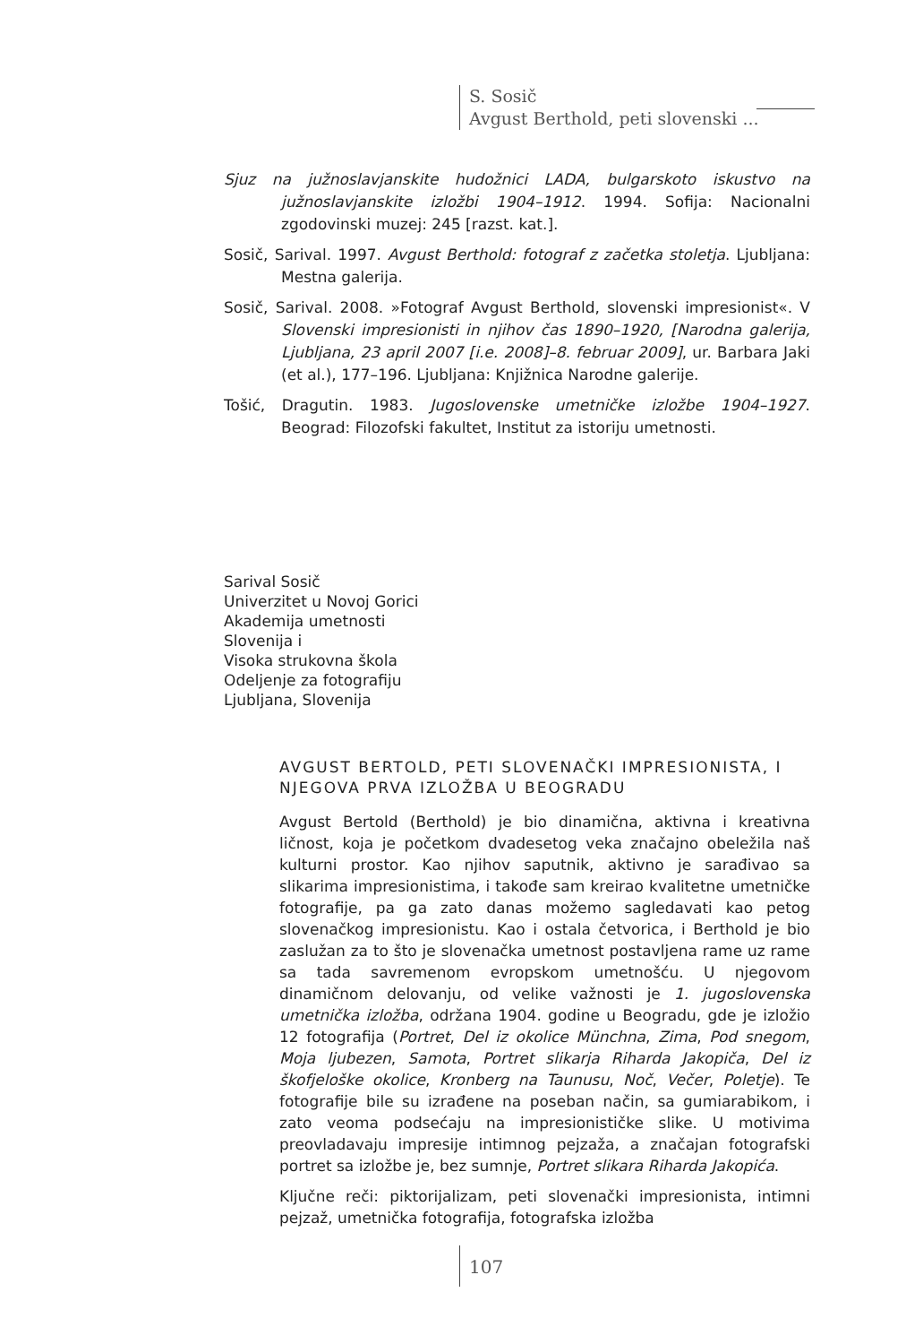S. Sosič
Avgust Berthold, peti slovenski ...
Sjuz na južnoslavjanskite hudožnici LADA, bulgarskoto iskustvo na južnoslavjanskite izložbi 1904–1912. 1994. Sofija: Nacionalni zgodovinski muzej: 245 [razst. kat.].
Sosič, Sarival. 1997. Avgust Berthold: fotograf z začetka stoletja. Ljubljana: Mestna galerija.
Sosič, Sarival. 2008. »Fotograf Avgust Berthold, slovenski impresionist«. V Slovenski impresionisti in njihov čas 1890–1920, [Narodna galerija, Ljubljana, 23 april 2007 [i.e. 2008]–8. februar 2009], ur. Barbara Jaki (et al.), 177–196. Ljubljana: Knjižnica Narodne galerije.
Tošić, Dragutin. 1983. Jugoslovenske umetničke izložbe 1904–1927. Beograd: Filozofski fakultet, Institut za istoriju umetnosti.
Sarival Sosič
Univerzitet u Novoj Gorici
Akademija umetnosti
Slovenija i
Visoka strukovna škola
Odeljenje za fotografiju
Ljubljana, Slovenija
AVGUST BERTOLD, PETI SLOVENAČKI IMPRESIONISTA, I NJEGOVA PRVA IZLOŽBA U BEOGRADU
Avgust Bertold (Berthold) je bio dinamična, aktivna i kreativna ličnost, koja je početkom dvadesetog veka značajno obeležila naš kulturni prostor. Kao njihov saputnik, aktivno je sarađivao sa slikarima impresionistima, i takođe sam kreirao kvalitetne umetničke fotografije, pa ga zato danas možemo sagledavati kao petog slovenačkog impresionistu. Kao i ostala četvorica, i Berthold je bio zaslužan za to što je slovenačka umetnost postavljena rame uz rame sa tada savremenom evropskom umetnošću. U njegovom dinamičnom delovanju, od velike važnosti je 1. jugoslovenska umetnička izložba, održana 1904. godine u Beogradu, gde je izložio 12 fotografija (Portret, Del iz okolice Münchna, Zima, Pod snegom, Moja ljubezen, Samota, Portret slikarja Riharda Jakopiča, Del iz škofjeloške okolice, Kronberg na Taunusu, Noč, Večer, Poletje). Te fotografije bile su izrađene na poseban način, sa gumiarabikom, i zato veoma podsećaju na impresionističke slike. U motivima preovladavaju impresije intimnog pejzaža, a značajan fotografski portret sa izložbe je, bez sumnje, Portret slikara Riharda Jakopića.
Ključne reči: piktorijalizam, peti slovenački impresionista, intimni pejzaž, umetnička fotografija, fotografska izložba
107